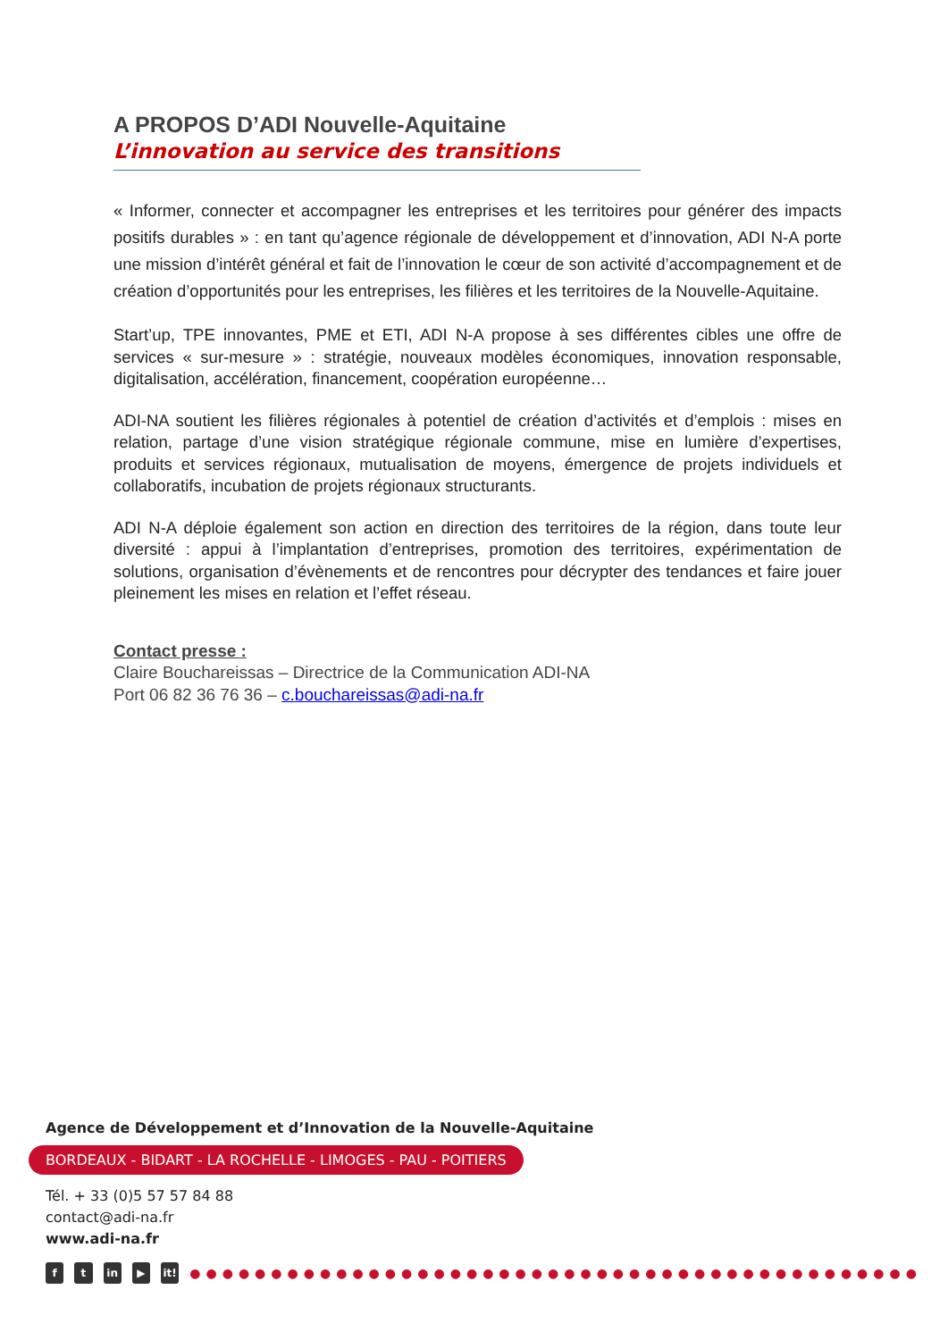A PROPOS D’ADI Nouvelle-Aquitaine
L’innovation au service des transitions
« Informer, connecter et accompagner les entreprises et les territoires pour générer des impacts positifs durables » : en tant qu’agence régionale de développement et d’innovation, ADI N-A porte une mission d’intérêt général et fait de l’innovation le cœur de son activité d’accompagnement et de création d’opportunités pour les entreprises, les filières et les territoires de la Nouvelle-Aquitaine.
Start’up, TPE innovantes, PME et ETI, ADI N-A propose à ses différentes cibles une offre de services « sur-mesure » : stratégie, nouveaux modèles économiques, innovation responsable, digitalisation, accélération, financement, coopération européenne…
ADI-NA soutient les filières régionales à potentiel de création d’activités et d’emplois : mises en relation, partage d’une vision stratégique régionale commune, mise en lumière d’expertises, produits et services régionaux, mutualisation de moyens, émergence de projets individuels et collaboratifs, incubation de projets régionaux structurants.
ADI N-A déploie également son action en direction des territoires de la région, dans toute leur diversité : appui à l’implantation d’entreprises, promotion des territoires, expérimentation de solutions, organisation d’évènements et de rencontres pour décrypter des tendances et faire jouer pleinement les mises en relation et l’effet réseau.
Contact presse :
Claire Bouchareissas – Directrice de la Communication ADI-NA
Port 06 82 36 76 36 – c.bouchareissas@adi-na.fr
Agence de Développement et d’Innovation de la Nouvelle-Aquitaine
BORDEAUX - BIDART - LA ROCHELLE - LIMOGES - PAU - POITIERS
Tél. + 33 (0)5 57 57 84 88
contact@adi-na.fr
www.adi-na.fr
ft in ▶ it! ●●●●●●●●●●●●●●●●●●●●●●●●●●●●●●●●●●●●●●●●●●●●●